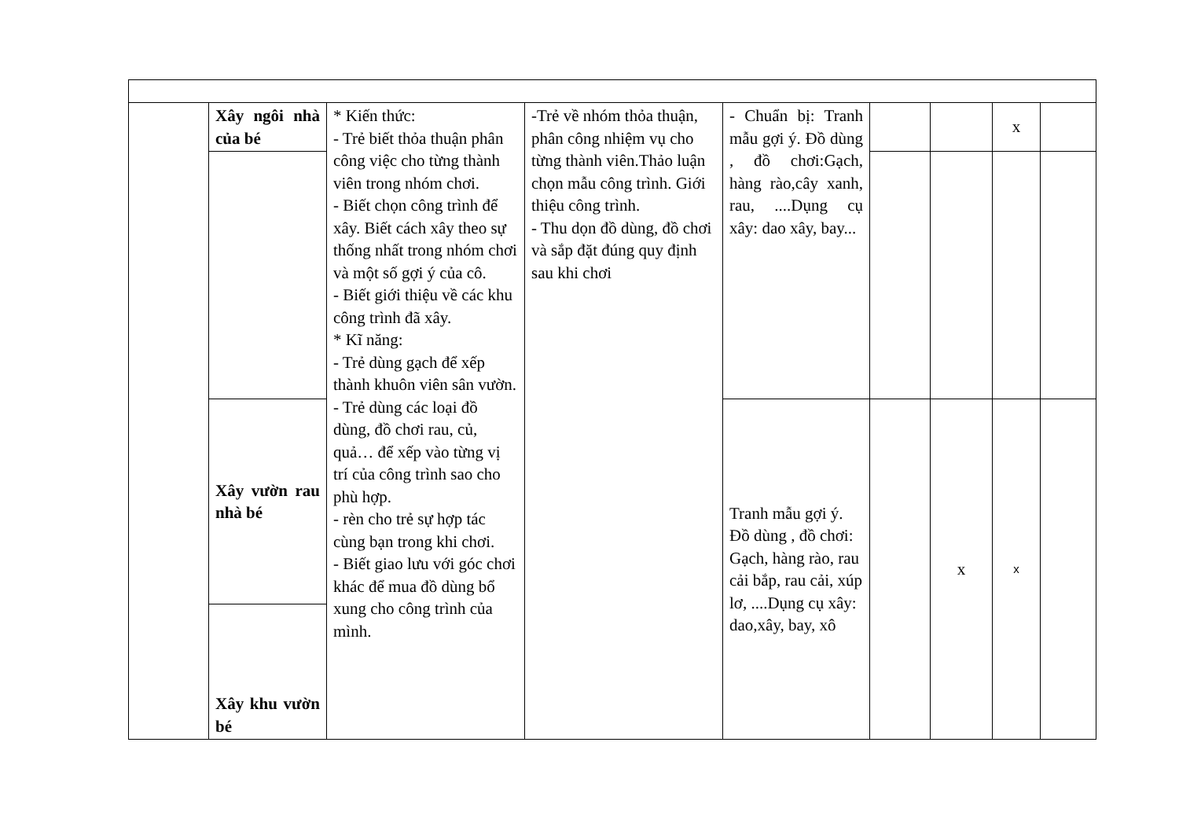| | Xây ngôi nhà của bé | * Kiến thức: - Trẻ biết thỏa thuận phân công việc cho từng thành viên trong nhóm chơi. - Biết chọn công trình để xây. Biết cách xây theo sự thống nhất trong nhóm chơi và một số gợi ý của cô. - Biết giới thiệu về các khu công trình đã xây. * Kĩ năng: - Trẻ dùng gạch để xếp thành khuôn viên sân vườn. - Trẻ dùng các loại đồ dùng, đồ chơi rau, củ, quả… để xếp vào từng vị trí của công trình sao cho phù hợp. - rèn cho trẻ sự hợp tác cùng bạn trong khi chơi. - Biết giao lưu với góc chơi khác để mua đồ dùng bổ xung cho công trình của mình. | -Trẻ về nhóm thỏa thuận, phân công nhiệm vụ cho từng thành viên.Thảo luận chọn mẫu công trình. Giới thiệu công trình. - Thu dọn đồ dùng, đồ chơi và sắp đặt đúng quy định sau khi chơi | - Chuẩn bị: Tranh mẫu gợi ý. Đồ dùng , đồ chơi:Gạch, hàng rào,cây xanh, rau, ....Dụng cụ xây: dao xây, bay... | | | x | |
| | Xây vườn rau nhà bé | | | Tranh mẫu gợi ý. Đồ dùng , đồ chơi: Gạch, hàng rào, rau cải bắp, rau cải, xúp lơ, ....Dụng cụ xây: dao,xây, bay, xô | | x | x | |
| | Xây khu vườn bé | | | | | | | |